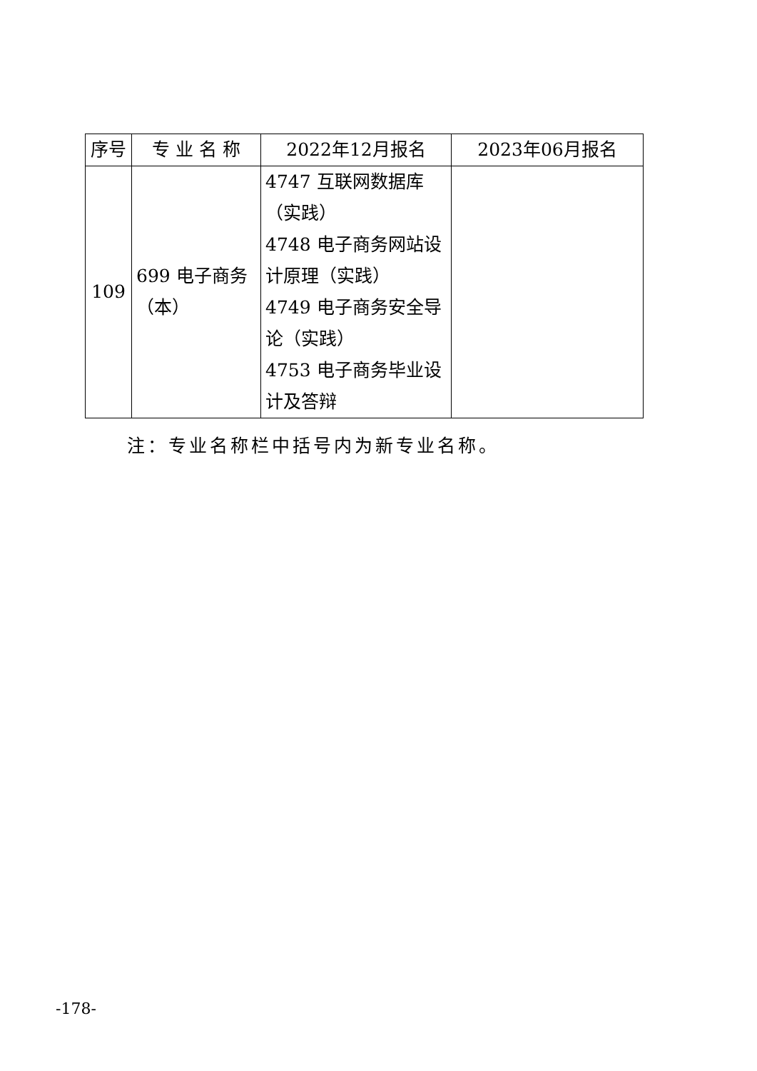| 序号 | 专 业 名 称 | 2022年12月报名 | 2023年06月报名 |
| --- | --- | --- | --- |
| 109 | 699 电子商务（本） | 4747 互联网数据库（实践） 4748 电子商务网站设计原理（实践） 4749 电子商务安全导论（实践） 4753 电子商务毕业设计及答辩 | |
注：专业名称栏中括号内为新专业名称。
-178-